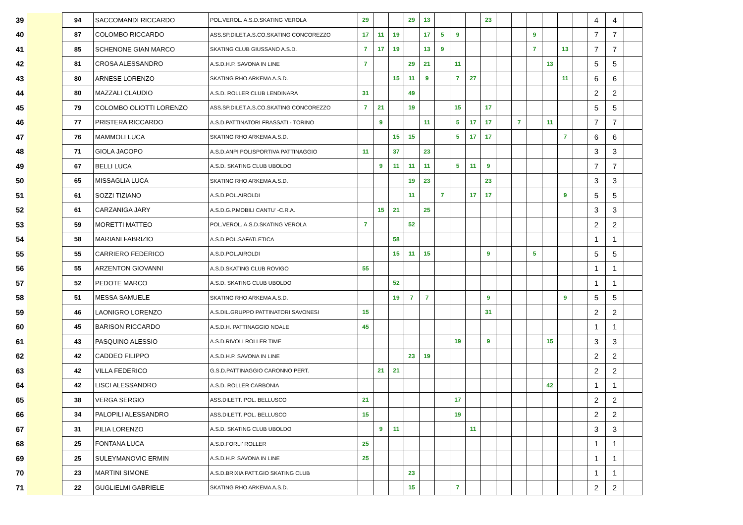| 39 | | 94 | SACCOMANDI RICCARDO | POL.VEROL. A.S.D.SKATING VEROLA | 29 | | | 29 | 13 | | | | 23 | | | | | | | 4 | 4 | |
| 40 | | 87 | COLOMBO RICCARDO | ASS.SP.DILET.A.S.CO.SKATING CONCOREZZO | 17 | 11 | 19 | | 17 | 5 | 9 | | | | | 9 | | | | 7 | 7 | |
| 41 | | 85 | SCHENONE GIAN MARCO | SKATING CLUB GIUSSANO A.S.D. | 7 | 17 | 19 | | 13 | 9 | | | | | | 7 | | 13 | | 7 | 7 | |
| 42 | | 81 | CROSA ALESSANDRO | A.S.D.H.P. SAVONA IN LINE | 7 | | | 29 | 21 | | 11 | | | | | | 13 | | | 5 | 5 | |
| 43 | | 80 | ARNESE LORENZO | SKATING RHO ARKEMA A.S.D. | | | 15 | 11 | 9 | | 7 | 27 | | | | | | 11 | | 6 | 6 | |
| 44 | | 80 | MAZZALI CLAUDIO | A.S.D. ROLLER CLUB LENDINARA | 31 | | | 49 | | | | | | | | | | | | 2 | 2 | |
| 45 | | 79 | COLOMBO OLIOTTI LORENZO | ASS.SP.DILET.A.S.CO.SKATING CONCOREZZO | 7 | 21 | | 19 | | | 15 | | 17 | | | | | | | 5 | 5 | |
| 46 | | 77 | PRISTERA RICCARDO | A.S.D.PATTINATORI FRASSATI - TORINO | | 9 | | | 11 | | 5 | 17 | 17 | | 7 | | 11 | | | 7 | 7 | |
| 47 | | 76 | MAMMOLI LUCA | SKATING RHO ARKEMA A.S.D. | | | 15 | 15 | | | 5 | 17 | 17 | | | | | 7 | | 6 | 6 | |
| 48 | | 71 | GIOLA JACOPO | A.S.D.ANPI POLISPORTIVA PATTINAGGIO | 11 | | 37 | | 23 | | | | | | | | | | | 3 | 3 | |
| 49 | | 67 | BELLI LUCA | A.S.D. SKATING CLUB UBOLDO | | 9 | 11 | 11 | 11 | | 5 | 11 | 9 | | | | | | | 7 | 7 | |
| 50 | | 65 | MISSAGLIA LUCA | SKATING RHO ARKEMA A.S.D. | | | | 19 | 23 | | | | 23 | | | | | | | 3 | 3 | |
| 51 | | 61 | SOZZI TIZIANO | A.S.D.POL.AIROLDI | | | | 11 | | 7 | | 17 | 17 | | | | | 9 | | 5 | 5 | |
| 52 | | 61 | CARZANIGA JARY | A.S.D.G.P.MOBILI CANTU' -C.R.A. | | 15 | 21 | | 25 | | | | | | | | | | | 3 | 3 | |
| 53 | | 59 | MORETTI MATTEO | POL.VEROL. A.S.D.SKATING VEROLA | 7 | | | 52 | | | | | | | | | | | | 2 | 2 | |
| 54 | | 58 | MARIANI FABRIZIO | A.S.D.POL.SAFATLETICA | | | 58 | | | | | | | | | | | | | 1 | 1 | |
| 55 | | 55 | CARRIERO FEDERICO | A.S.D.POL.AIROLDI | | | 15 | 11 | 15 | | | | 9 | | | 5 | | | | 5 | 5 | |
| 56 | | 55 | ARZENTON GIOVANNI | A.S.D.SKATING CLUB ROVIGO | 55 | | | | | | | | | | | | | | | 1 | 1 | |
| 57 | | 52 | PEDOTE MARCO | A.S.D. SKATING CLUB UBOLDO | | | 52 | | | | | | | | | | | | | 1 | 1 | |
| 58 | | 51 | MESSA SAMUELE | SKATING RHO ARKEMA A.S.D. | | | 19 | 7 | 7 | | | | 9 | | | | | 9 | | 5 | 5 | |
| 59 | | 46 | LAONIGRO LORENZO | A.S.DIL.GRUPPO PATTINATORI SAVONESI | 15 | | | | | | | | 31 | | | | | | | 2 | 2 | |
| 60 | | 45 | BARISON RICCARDO | A.S.D.H. PATTINAGGIO NOALE | 45 | | | | | | | | | | | | | | | 1 | 1 | |
| 61 | | 43 | PASQUINO ALESSIO | A.S.D.RIVOLI ROLLER TIME | | | | | | | 19 | | 9 | | | | 15 | | | 3 | 3 | |
| 62 | | 42 | CADDEO FILIPPO | A.S.D.H.P. SAVONA IN LINE | | | | 23 | 19 | | | | | | | | | | | 2 | 2 | |
| 63 | | 42 | VILLA FEDERICO | G.S.D.PATTINAGGIO CARONNO PERT. | | 21 | 21 | | | | | | | | | | | | | 2 | 2 | |
| 64 | | 42 | LISCI ALESSANDRO | A.S.D. ROLLER CARBONIA | | | | | | | | | | | | | 42 | | | 1 | 1 | |
| 65 | | 38 | VERGA SERGIO | ASS.DILETT. POL. BELLUSCO | 21 | | | | | | 17 | | | | | | | | | 2 | 2 | |
| 66 | | 34 | PALOPILI ALESSANDRO | ASS.DILETT. POL. BELLUSCO | 15 | | | | | | 19 | | | | | | | | | 2 | 2 | |
| 67 | | 31 | PILIA LORENZO | A.S.D. SKATING CLUB UBOLDO | | 9 | 11 | | | | | 11 | | | | | | | | 3 | 3 | |
| 68 | | 25 | FONTANA LUCA | A.S.D.FORLI' ROLLER | 25 | | | | | | | | | | | | | | | 1 | 1 | |
| 69 | | 25 | SULEYMANOVIC ERMIN | A.S.D.H.P. SAVONA IN LINE | 25 | | | | | | | | | | | | | | | 1 | 1 | |
| 70 | | 23 | MARTINI SIMONE | A.S.D.BRIXIA PATT.GIO SKATING CLUB | | | | 23 | | | | | | | | | | | | 1 | 1 | |
| 71 | | 22 | GUGLIELMI GABRIELE | SKATING RHO ARKEMA A.S.D. | | | | 15 | | | 7 | | | | | | | | | 2 | 2 | |